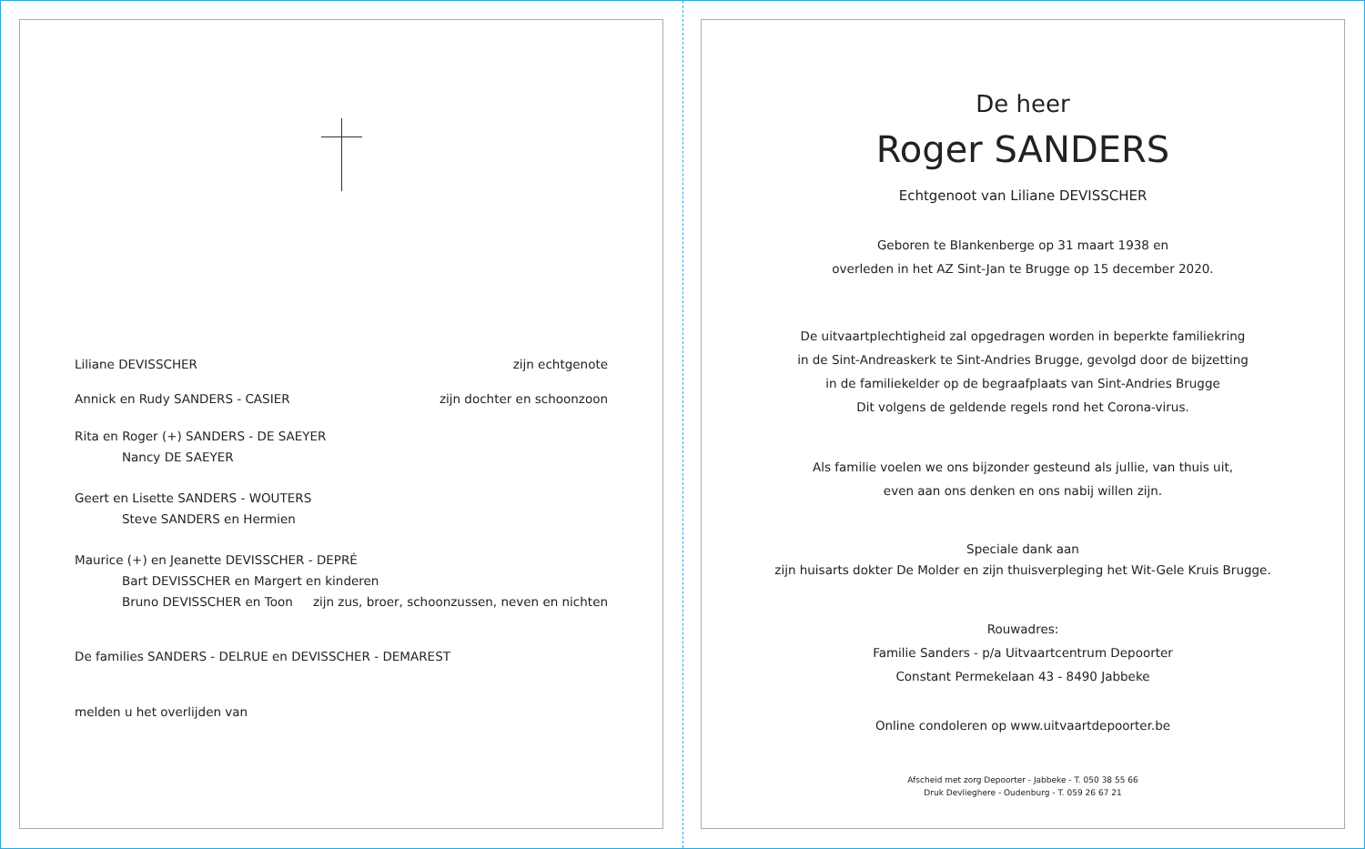Liliane DEVISSCHER zijn echtgenote
Annick en Rudy SANDERS - CASIER zijn dochter en schoonzoon
Rita en Roger (+) SANDERS - DE SAEYER
Nancy DE SAEYER
Geert en Lisette SANDERS - WOUTERS
Steve SANDERS en Hermien
Maurice (+) en Jeanette DEVISSCHER - DEPRÉ
Bart DEVISSCHER en Margert en kinderen
Bruno DEVISSCHER en Toon zijn zus, broer, schoonzussen, neven en nichten
De families SANDERS - DELRUE en DEVISSCHER - DEMAREST
melden u het overlijden van
De heer
Roger SANDERS
Echtgenoot van Liliane DEVISSCHER
Geboren te Blankenberge op 31 maart 1938 en
overleden in het AZ Sint-Jan te Brugge op 15 december 2020.
De uitvaartplechtigheid zal opgedragen worden in beperkte familiekring
in de Sint-Andreaskerk te Sint-Andries Brugge, gevolgd door de bijzetting
in de familiekelder op de begraafplaats van Sint-Andries Brugge
Dit volgens de geldende regels rond het Corona-virus.
Als familie voelen we ons bijzonder gesteund als jullie, van thuis uit,
even aan ons denken en ons nabij willen zijn.
Speciale dank aan
zijn huisarts dokter De Molder en zijn thuisverpleging het Wit-Gele Kruis Brugge.
Rouwadres:
Familie Sanders - p/a Uitvaartcentrum Depoorter
Constant Permekelaan 43 - 8490 Jabbeke
Online condoleren op www.uitvaartdepoorter.be
Afscheid met zorg Depoorter - Jabbeke - T. 050 38 55 66
Druk Devlieghere - Oudenburg - T. 059 26 67 21